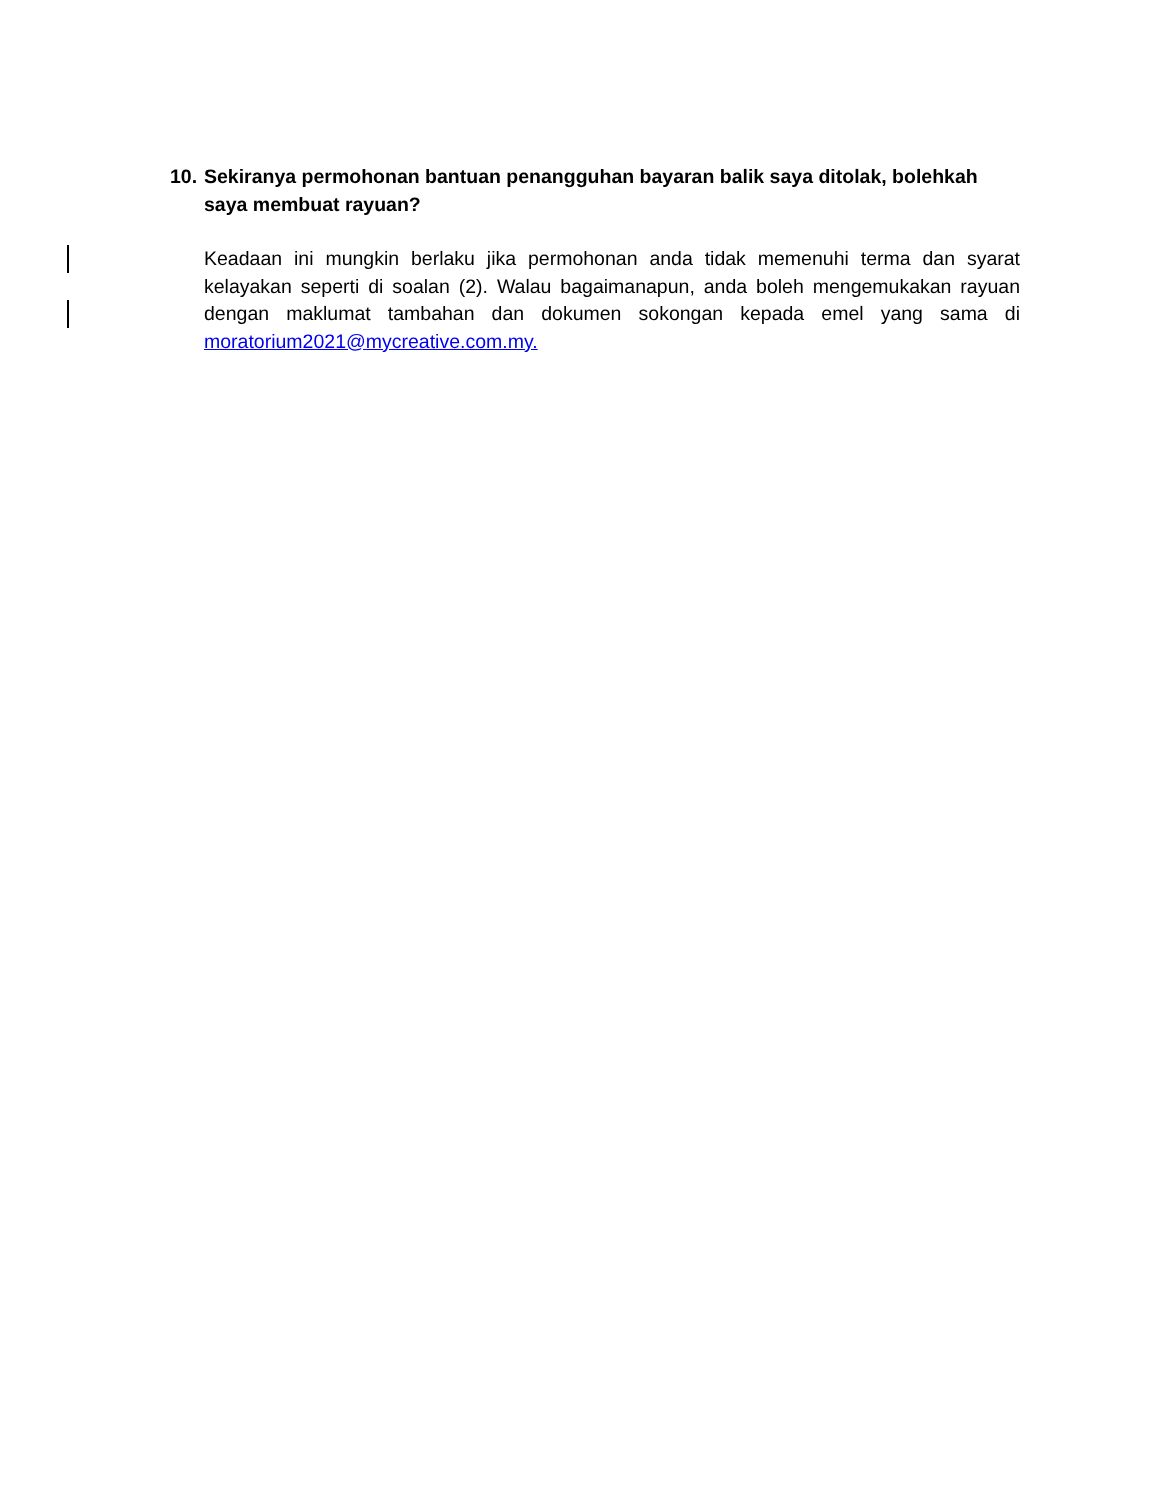10. Sekiranya permohonan bantuan penangguhan bayaran balik saya ditolak, bolehkah saya membuat rayuan?
Keadaan ini mungkin berlaku jika permohonan anda tidak memenuhi terma dan syarat kelayakan seperti di soalan (2). Walau bagaimanapun, anda boleh mengemukakan rayuan dengan maklumat tambahan dan dokumen sokongan kepada emel yang sama di moratorium2021@mycreative.com.my.